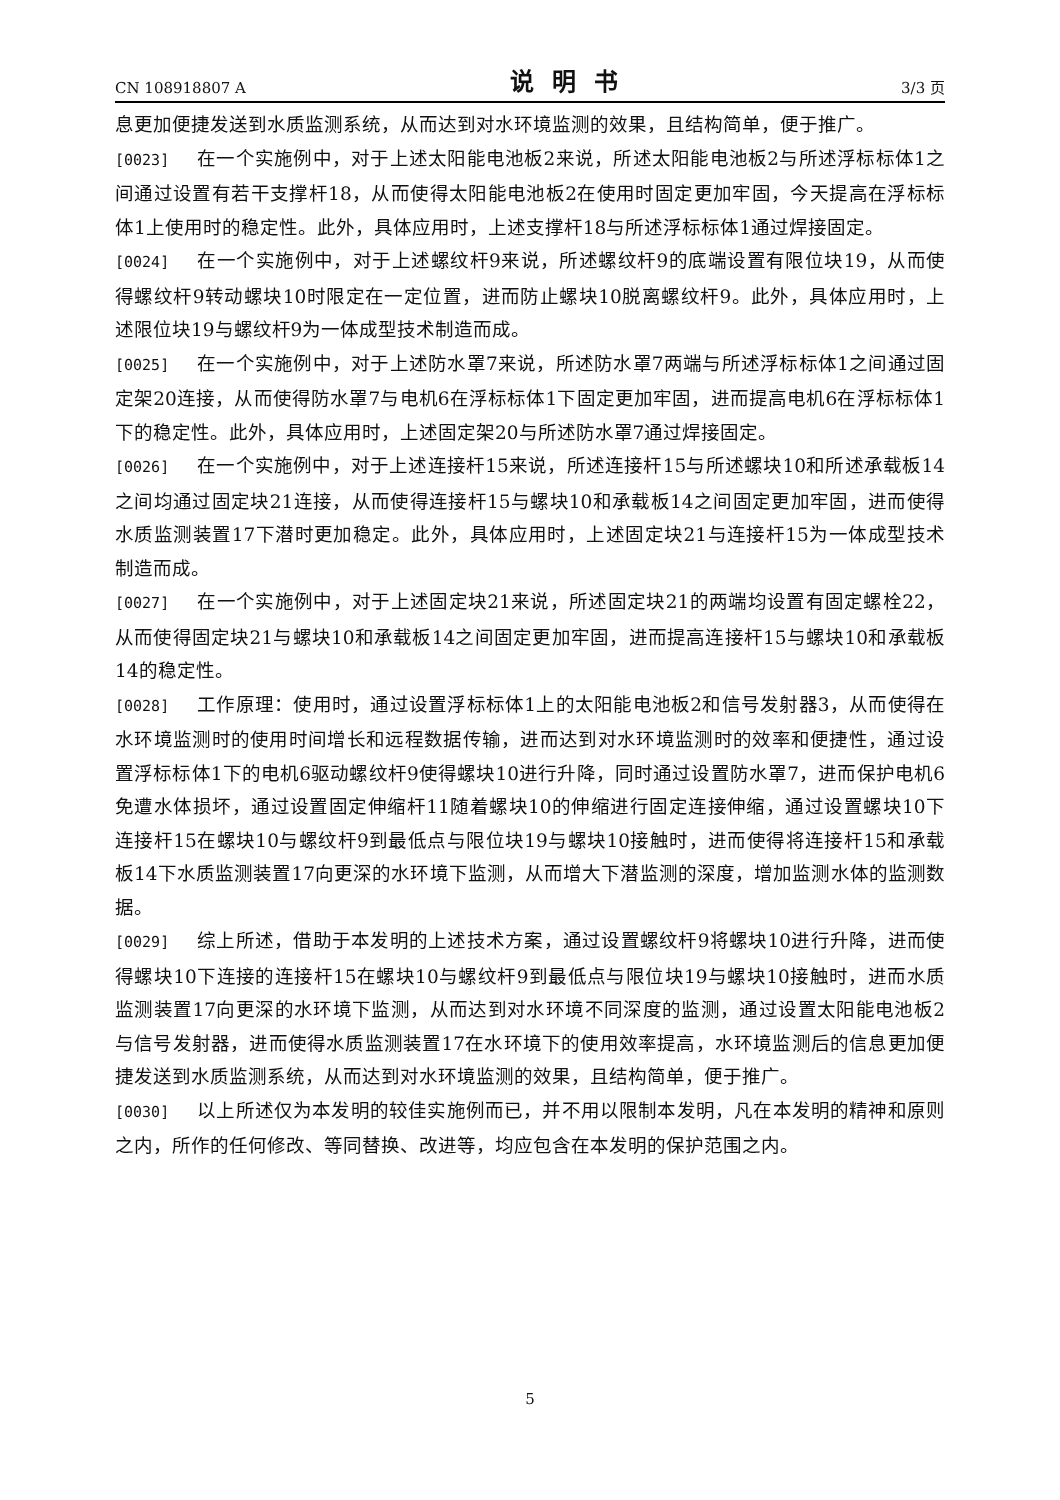CN 108918807 A 说明书 3/3 页
息更加便捷发送到水质监测系统，从而达到对水环境监测的效果，且结构简单，便于推广。
[0023] 在一个实施例中，对于上述太阳能电池板2来说，所述太阳能电池板2与所述浮标标体1之间通过设置有若干支撑杆18，从而使得太阳能电池板2在使用时固定更加牢固，今天提高在浮标标体1上使用时的稳定性。此外，具体应用时，上述支撑杆18与所述浮标标体1通过焊接固定。
[0024] 在一个实施例中，对于上述螺纹杆9来说，所述螺纹杆9的底端设置有限位块19，从而使得螺纹杆9转动螺块10时限定在一定位置，进而防止螺块10脱离螺纹杆9。此外，具体应用时，上述限位块19与螺纹杆9为一体成型技术制造而成。
[0025] 在一个实施例中，对于上述防水罩7来说，所述防水罩7两端与所述浮标标体1之间通过固定架20连接，从而使得防水罩7与电机6在浮标标体1下固定更加牢固，进而提高电机6在浮标标体1下的稳定性。此外，具体应用时，上述固定架20与所述防水罩7通过焊接固定。
[0026] 在一个实施例中，对于上述连接杆15来说，所述连接杆15与所述螺块10和所述承载板14之间均通过固定块21连接，从而使得连接杆15与螺块10和承载板14之间固定更加牢固，进而使得水质监测装置17下潜时更加稳定。此外，具体应用时，上述固定块21与连接杆15为一体成型技术制造而成。
[0027] 在一个实施例中，对于上述固定块21来说，所述固定块21的两端均设置有固定螺栓22，从而使得固定块21与螺块10和承载板14之间固定更加牢固，进而提高连接杆15与螺块10和承载板14的稳定性。
[0028] 工作原理：使用时，通过设置浮标标体1上的太阳能电池板2和信号发射器3，从而使得在水环境监测时的使用时间增长和远程数据传输，进而达到对水环境监测时的效率和便捷性，通过设置浮标标体1下的电机6驱动螺纹杆9使得螺块10进行升降，同时通过设置防水罩7，进而保护电机6免遭水体损坏，通过设置固定伸缩杆11随着螺块10的伸缩进行固定连接伸缩，通过设置螺块10下连接杆15在螺块10与螺纹杆9到最低点与限位块19与螺块10接触时，进而使得将连接杆15和承载板14下水质监测装置17向更深的水环境下监测，从而增大下潜监测的深度，增加监测水体的监测数据。
[0029] 综上所述，借助于本发明的上述技术方案，通过设置螺纹杆9将螺块10进行升降，进而使得螺块10下连接的连接杆15在螺块10与螺纹杆9到最低点与限位块19与螺块10接触时，进而水质监测装置17向更深的水环境下监测，从而达到对水环境不同深度的监测，通过设置太阳能电池板2与信号发射器，进而使得水质监测装置17在水环境下的使用效率提高，水环境监测后的信息更加便捷发送到水质监测系统，从而达到对水环境监测的效果，且结构简单，便于推广。
[0030] 以上所述仅为本发明的较佳实施例而已，并不用以限制本发明，凡在本发明的精神和原则之内，所作的任何修改、等同替换、改进等，均应包含在本发明的保护范围之内。
5